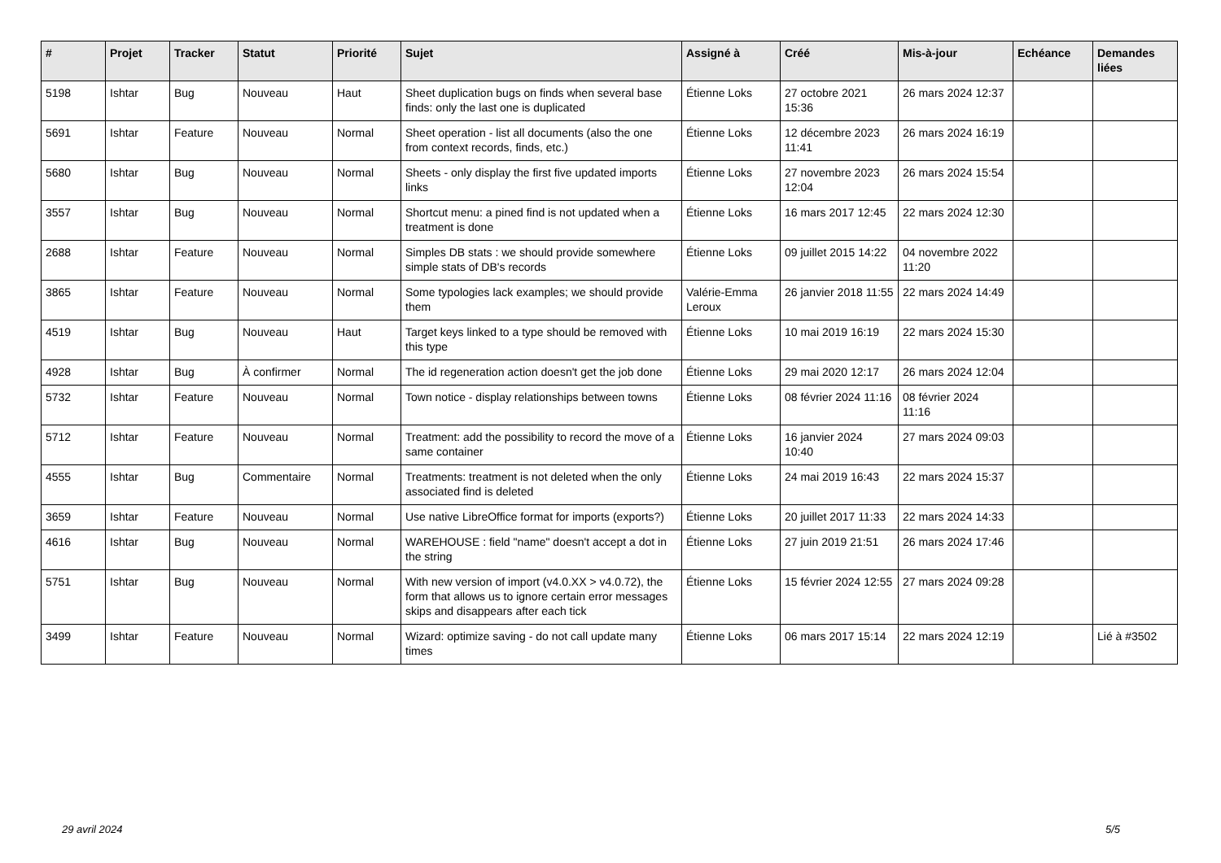| # | Projet | Tracker | Statut | Priorité | Sujet | Assigné à | Créé | Mis-à-jour | Echéance | Demandes liées |
| --- | --- | --- | --- | --- | --- | --- | --- | --- | --- | --- |
| 5198 | Ishtar | Bug | Nouveau | Haut | Sheet duplication bugs on finds when several base finds: only the last one is duplicated | Étienne Loks | 27 octobre 2021 15:36 | 26 mars 2024 12:37 | | |
| 5691 | Ishtar | Feature | Nouveau | Normal | Sheet operation - list all documents (also the one from context records, finds, etc.) | Étienne Loks | 12 décembre 2023 11:41 | 26 mars 2024 16:19 | | |
| 5680 | Ishtar | Bug | Nouveau | Normal | Sheets - only display the first five updated imports links | Étienne Loks | 27 novembre 2023 12:04 | 26 mars 2024 15:54 | | |
| 3557 | Ishtar | Bug | Nouveau | Normal | Shortcut menu: a pined find is not updated when a treatment is done | Étienne Loks | 16 mars 2017 12:45 | 22 mars 2024 12:30 | | |
| 2688 | Ishtar | Feature | Nouveau | Normal | Simples DB stats : we should provide somewhere simple stats of DB's records | Étienne Loks | 09 juillet 2015 14:22 | 04 novembre 2022 11:20 | | |
| 3865 | Ishtar | Feature | Nouveau | Normal | Some typologies lack examples; we should provide them | Valérie-Emma Leroux | 26 janvier 2018 11:55 | 22 mars 2024 14:49 | | |
| 4519 | Ishtar | Bug | Nouveau | Haut | Target keys linked to a type should be removed with this type | Étienne Loks | 10 mai 2019 16:19 | 22 mars 2024 15:30 | | |
| 4928 | Ishtar | Bug | À confirmer | Normal | The id regeneration action doesn't get the job done | Étienne Loks | 29 mai 2020 12:17 | 26 mars 2024 12:04 | | |
| 5732 | Ishtar | Feature | Nouveau | Normal | Town notice - display relationships between towns | Étienne Loks | 08 février 2024 11:16 | 08 février 2024 11:16 | | |
| 5712 | Ishtar | Feature | Nouveau | Normal | Treatment: add the possibility to record the move of a same container | Étienne Loks | 16 janvier 2024 10:40 | 27 mars 2024 09:03 | | |
| 4555 | Ishtar | Bug | Commentaire | Normal | Treatments: treatment is not deleted when the only associated find is deleted | Étienne Loks | 24 mai 2019 16:43 | 22 mars 2024 15:37 | | |
| 3659 | Ishtar | Feature | Nouveau | Normal | Use native LibreOffice format for imports (exports?) | Étienne Loks | 20 juillet 2017 11:33 | 22 mars 2024 14:33 | | |
| 4616 | Ishtar | Bug | Nouveau | Normal | WAREHOUSE : field "name" doesn't accept a dot in the string | Étienne Loks | 27 juin 2019 21:51 | 26 mars 2024 17:46 | | |
| 5751 | Ishtar | Bug | Nouveau | Normal | With new version of import (v4.0.XX > v4.0.72), the form that allows us to ignore certain error messages skips and disappears after each tick | Étienne Loks | 15 février 2024 12:55 | 27 mars 2024 09:28 | | |
| 3499 | Ishtar | Feature | Nouveau | Normal | Wizard: optimize saving - do not call update many times | Étienne Loks | 06 mars 2017 15:14 | 22 mars 2024 12:19 | | Lié à #3502 |
29 avril 2024 5/5